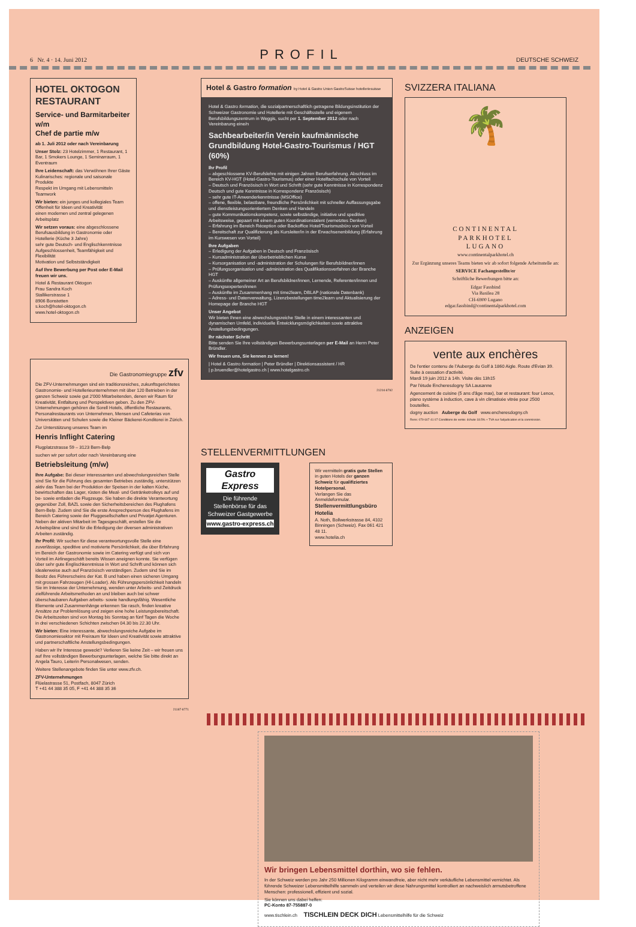6 Nr. 4 · 14. Juni 2012 PROFIL DEUTSCHE SCHWEIZ
HOTEL OKTOGON RESTAURANT
Service- und Barmitarbeiter w/m
Chef de partie m/w
ab 1. Juli 2012 oder nach Vereinbarung
Unser Stolz: 23 Hotelzimmer, 1 Restaurant, 1 Bar, 1 Smokers Lounge, 1 Seminarraum, 1 Eventraum
Ihre Leidenschaft: das Verwöhnen Ihrer Gäste
Kulinarisches: regionale und saisonale Produkte
Respekt im Umgang mit Lebensmitteln
Teamwork
Wir bieten: ein junges und kollegiales Team
Offenheit für Ideen und Kreativität
einen modernen und zentral gelegenen Arbeitsplatz
Wir setzen voraus: eine abgeschlossene Berufsausbildung in Gastronomie oder Hotellerie (Küche 3 Jahre)
sehr gute Deutsch- und Englischkenntnisse
Aufgeschlossenheit, Teamfähigkeit und Flexibilität
Motivation und Selbstständigkeit
Auf Ihre Bewerbung per Post oder E-Mail freuen wir uns.
Hotel & Restaurant Oktogon
Frau Sandra Koch
Stallikerstrasse 1
8906 Bonstetten
s.koch@hotel-oktogon.ch
www.hotel-oktogon.ch
Die Gastronomiegruppe zfv
Die ZFV-Unternehmungen sind ein traditionsreiches, zukunftsgerichtetes Gastronomie- und Hotellerieunternehmen mit über 120 Betrieben in der ganzen Schweiz sowie gut 2'000 Mitarbeitenden, denen wir Raum für Kreativität, Entfaltung und Perspektiven geben. Zu den ZFV-Unternehmungen gehören die Sorell Hotels, öffentliche Restaurants, Personalrestaurants von Unternehmen, Mensen und Cafeterias von Universitäten und Schulen sowie die Kleiner Bäckerei-Konditorei in Zürich.
Zur Unterstützung unseres Team im
Henris Inflight Catering
Flugplatzstrasse 59 – 3123 Bern-Belp
suchen wir per sofort oder nach Vereinbarung eine
Betriebsleitung (m/w)
Ihre Aufgabe: Bei dieser interessanten und abwechslungsreichen Stelle sind Sie für die Führung des gesamten Betriebes zuständig, unterstützen aktiv das Team bei der Produktion der Speisen in der kalten Küche, bewirtschaften das Lager, rüsten die Meal- und Getränketrolleys auf und be- sowie entladen die Flugzeuge. Sie haben die direkte Verantwortung gegenüber Zoll, BAZL sowie den Sicherheitsbereichen des Flughafens Bern-Belp. Zudem sind Sie die erste Ansprechperson des Flughafens im Bereich Catering sowie der Fluggesellschaften und Privatjet Agenturen. Neben der aktiven Mitarbeit im Tagesgeschäft, erstellen Sie die Arbeitspläne und sind für die Erledigung der diversen administrativen Arbeiten zuständig.
Ihr Profil: Wir suchen für diese verantwortungsvolle Stelle eine zuverlässige, speditive und motivierte Persönlichkeit, die über Erfahrung im Bereich der Gastronomie sowie im Catering verfügt und sich von Vorteil im Airlinegeschäft bereits Wissen aneignen konnte. Sie verfügen über sehr gute Englischkenntnisse in Wort und Schrift und können sich idealerweise auch auf Französisch verständigen. Zudem sind Sie im Besitz des Führerscheins der Kat. B und haben einen sicheren Umgang mit grossen Fahrzeugen (Hl-Loader). Als Führungspersönlichkeit handeln Sie im Interesse der Unternehmung, wenden unter Arbeits- und Zeitdruck zielführende Arbeitsmethoden an und bleiben auch bei schwer überschaubaren Aufgaben arbeits- sowie handlungsfähig. Wesentliche Elemente und Zusammenhänge erkennen Sie rasch, finden kreative Ansätze zur Problemlösung und zeigen eine hohe Leistungsbereitschaft. Die Arbeitszeiten sind von Montag bis Sonntag an fünf Tagen die Woche in drei verschiedenen Schichten zwischen 04.30 bis 22.30 Uhr.
Wir bieten: Eine interessante, abwechslungsreiche Aufgabe im Gastronomiesektor mit Freiraum für Ideen und Kreativität sowie attraktive und partnerschaftliche Anstellungsbedingungen.
Haben wir Ihr Interesse geweckt? Verlieren Sie keine Zeit – wir freuen uns auf Ihre vollständigen Bewerbungsunterlagen, welche Sie bitte direkt an Angela Tauro, Leiterin Personalwesen, senden.
Weitere Stellenangebote finden Sie unter www.zfv.ch.
ZFV-Unternehmungen
Flüelastrasse 51, Postfach, 8047 Zürich
T +41 44 388 35 05, F +41 44 388 35 36
21187-8771
Hotel & Gastro formation by Hotel & Gastro Union GastroSuisse hotelleriesuisse
Hotel & Gastro formation, die sozialpartnerschaftlich getragene Bildungsinstitution der Schweizer Gastronomie und Hotellerie mit Geschäftsstelle und eigenem Berufsbildungszentrum in Weggis, sucht per 1. September 2012 oder nach Vereinbarung eine/n
Sachbearbeiter/in Verein kaufmännische Grundbildung Hotel-Gastro-Tourismus / HGT (60%)
Ihr Profil
– abgeschlossene KV-Berufslehre mit einigen Jahren Berufserfahrung. Abschluss im Bereich KV-HGT (Hotel-Gastro-Tourismus) oder einer Hotelfachschule von Vorteil
– Deutsch und Französisch in Wort und Schrift (sehr gute Kenntnisse in Korrespondenz Deutsch und gute Kenntnisse in Korrespondenz Französisch)
– sehr gute IT-Anwenderkenntnisse (MSOffice)
– offene, flexible, belastbare, freundliche Persönlichkeit mit schneller Auffassungsgabe und dienstleistungsorientiertem Denken und Handeln
– gute Kommunikationskompetenz, sowie selbständige, initiative und speditive Arbeitsweise, gepaart mit einem guten Koordinationstalent (vernetztes Denken)
– Erfahrung im Bereich Réception oder Backoffice Hotel/Tourismusbüro von Vorteil
– Bereitschaft zur Qualifizierung als Kursleiter/in in der Erwachsenenbildung (Erfahrung im Kurswesen von Vorteil)
Ihre Aufgaben
– Erledigung der Aufgaben in Deutsch und Französisch
– Kursadministration der überbetrieblichen Kurse
– Kursorganisation und -administration der Schulungen für Berufsbildner/innen
– Prüfungsorganisation und -administration des Qualifikationsverfahren der Branche HGT
– Auskünfte allgemeiner Art an Berufsbildner/innen, Lernende, Referenten/innen und Prüfungsexperten/innen
– Auskünfte im Zusammenhang mit time2learn, DBLAP (nationale Datenbank)
– Adress- und Datenverwaltung, Lizenzbestellungen time2learn und Aktualisierung der Homepage der Branche HGT
Unser Angebot
Wir bieten Ihnen eine abwechslungsreiche Stelle in einem interessanten und dynamischen Umfeld, individuelle Entwicklungsmöglichkeiten sowie attraktive Anstellungsbedingungen.
Ihr nächster Schritt
Bitte senden Sie Ihre vollständigen Bewerbungsunterlagen per E-Mail an Herrn Peter Bründler.
Wir freuen uns, Sie kennen zu lernen!
| Hotel & Gastro formation | Peter Bründler | Direktionsassistent / HR
| p.bruendler@hotelgastro.ch | www.hotelgastro.ch
21204-8792
STELLENVERMITTLUNGEN
Gastro Express
Die führende Stellenbörse für das Schweizer Gastgewerbe
www.gastro-express.ch
Wir vermitteln gratis gute Stellen in guten Hotels der ganzen Schweiz für qualifiziertes Hotelpersonal.
Verlangen Sie das Anmeldeformular.
Stellenvermittlungsbüro Hotelia
A. Noth, Bollwerkstrasse 84, 4102 Binningen (Schweiz). Fax 061 421 48 11.
www.hotelia.ch
SVIZZERA ITALIANA
🌴
CONTINENTAL
PARKHOTEL
LUGANO
www.continentalparkhotel.ch
Zur Ergänzung unseres Teams bieten wir ab sofort folgende Arbeitsstelle an:
SERVICE Fachangestellte/er
Schriftliche Bewerbungen bitte an:
Edgar Fassbind
Via Basilea 28
CH-6900 Lugano
edgar.fassbind@continentalparkhotel.com
ANZEIGEN
vente aux enchères
De l'entier contenu de l'Auberge du Golf à 1860 Aigle. Route d'Evian 39. Suite à cessation d'activité.
Mardi 19 juin 2012 à 14h. Visite dès 13h15
Par l'étude Encheresdogny SA Lausanne
Agencement de cuisine (5 ans d'âge max), bar et restaurant: four Lenox, piano système à induction, cave à vin climatisée vitrée pour 2500 bouteilles.
dogny auction Auberge du Golf www.encheresdogny.ch
Rens: 079 607 41 07 Conditions de vente: échute 18.5% + TVA sur l'adjudication et la commission.
Wir bringen Lebensmittel dorthin, wo sie fehlen.
In der Schweiz werden pro Jahr 250 Millionen Kilogramm einwandfreie, aber nicht mehr verkäufliche Lebensmittel vernichtet. Als führende Schweizer Lebensmittelhilfe sammeln und verteilen wir diese Nahrungsmittel kontrolliert an nachweislich armutsbetroffene Menschen: professionell, effizient und sozial.
Sie können uns dabei helfen:
PC-Konto 87-755887-0
www.tischlein.ch TISCHLEIN DECK DICH Lebensmittelhilfe für die Schweiz